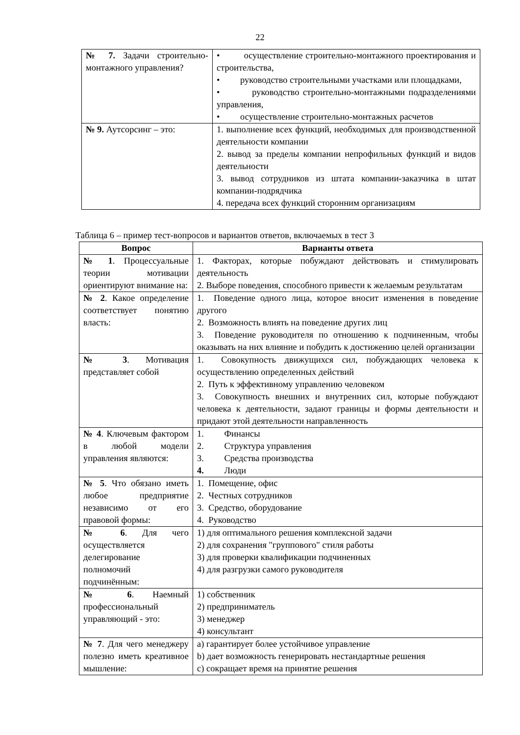22
| № 7. Задачи строительно-монтажного управления? | • осуществление строительно-монтажного проектирования и строительства, • руководство строительными участками или площадками, • руководство строительно-монтажными подразделениями управления, • осуществление строительно-монтажных расчетов |
| № 9. Аутсорсинг – это: | 1. выполнение всех функций, необходимых для производственной деятельности компании 2. вывод за пределы компании непрофильных функций и видов деятельности 3. вывод сотрудников из штата компании-заказчика в штат компании-подрядчика 4. передача всех функций сторонним организациям |
Таблица 6 – пример тест-вопросов и вариантов ответов, включаемых в тест 3
| Вопрос | Варианты ответа |
| --- | --- |
| № 1 . Процессуальные теории мотивации ориентируют внимание на: | 1. Факторах, которые побуждают действовать и стимулировать деятельность 2. Выборе поведения, способного привести к желаемым результатам |
| № 2 . Какое определение соответствует понятию власть: | 1. Поведение одного лица, которое вносит изменения в поведение другого 2. Возможность влиять на поведение других лиц 3. Поведение руководителя по отношению к подчиненным, чтобы оказывать на них влияние и побудить к достижению целей организации |
| № 3 . Мотивация представляет собой | 1. Совокупность движущихся сил, побуждающих человека к осуществлению определенных действий 2. Путь к эффективному управлению человеком 3. Совокупность внешних и внутренних сил, которые побуждают человека к деятельности, задают границы и формы деятельности и придают этой деятельности направленность |
| № 4 . Ключевым фактором в любой модели управления являются: | 1. Финансы 2. Структура управления 3. Средства производства 4. Люди |
| № 5 . Что обязано иметь любое предприятие независимо от его правовой формы: | 1. Помещение, офис 2. Честных сотрудников 3. Средство, оборудование 4. Руководство |
| № 6 . Для чего осуществляется делегирование полномочий подчинённым: | 1) для оптимального решения комплексной задачи 2) для сохранения "группового" стиля работы 3) для проверки квалификации подчиненных 4) для разгрузки самого руководителя |
| № 6 . Наемный профессиональный управляющий - это: | 1) собственник 2) предприниматель 3) менеджер 4) консультант |
| № 7 . Для чего менеджеру полезно иметь креативное мышление: | a) гарантирует более устойчивое управление b) дает возможность генерировать нестандартные решения c) сокращает время на принятие решения |